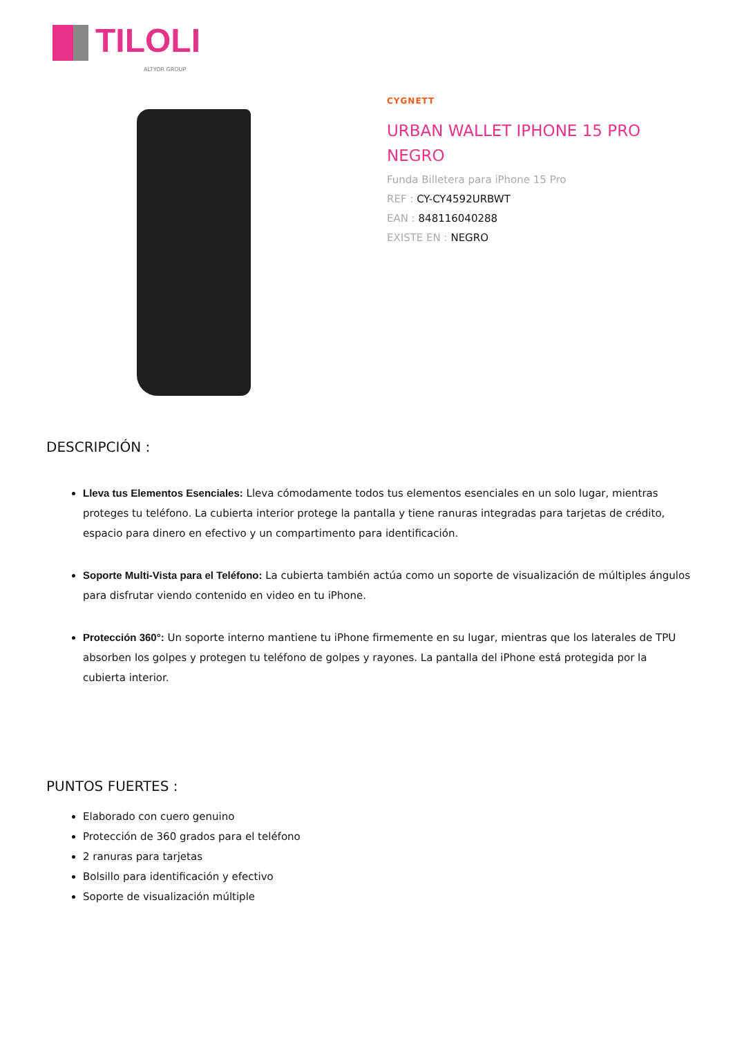TILOLI
ALTYOR GROUP
CYGNETT
URBAN WALLET IPHONE 15 PRO
NEGRO
Funda Billetera para iPhone 15 Pro
REF : CY-CY4592URBWT
EAN : 848116040288
EXISTE EN : NEGRO
DESCRIPCIÓN :
Lleva tus Elementos Esenciales: Lleva cómodamente todos tus elementos esenciales en un solo lugar, mientras proteges tu teléfono. La cubierta interior protege la pantalla y tiene ranuras integradas para tarjetas de crédito, espacio para dinero en efectivo y un compartimento para identificación.
Soporte Multi-Vista para el Teléfono: La cubierta también actúa como un soporte de visualización de múltiples ángulos para disfrutar viendo contenido en video en tu iPhone.
Protección 360°: Un soporte interno mantiene tu iPhone firmemente en su lugar, mientras que los laterales de TPU absorben los golpes y protegen tu teléfono de golpes y rayones. La pantalla del iPhone está protegida por la cubierta interior.
PUNTOS FUERTES :
Elaborado con cuero genuino
Protección de 360 grados para el teléfono
2 ranuras para tarjetas
Bolsillo para identificación y efectivo
Soporte de visualización múltiple